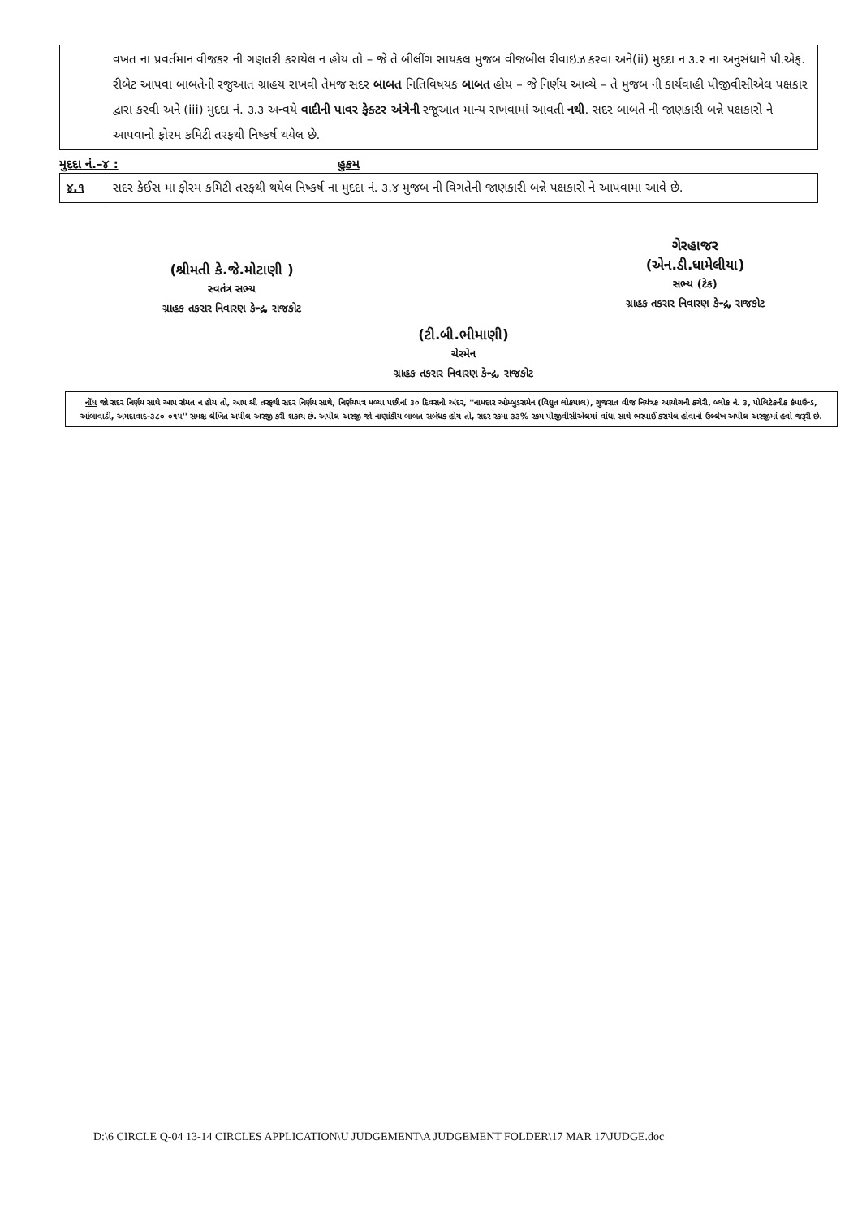| | વખત ના પ્રવર્તમાન વીજકર ની ગણતરી કરાયેલ ન હોય તો – જે તે બીલીંગ સાયકલ મુજબ વીજબીલ રીવાઇઝ કરવા અને(ii) મુદદા ન ૩.૨ ના અનુસંધાને પી.એફ. રીબેટ આપવા બાબતેની રજુઆત ગ્રાહય રાખવી તેમજ સદર બાબત નિતિવિષયક બાબત હોય – જે નિર્ણય આવ્યે – તે મુજબ ની કાર્યવાહી પીજીવીસીએલ પક્ષકાર દ્વારા કરવી અને (iii) મુદદા નં. ૩.૩ અન્વયે વાદીની પાવર ફેક્ટર અંગેની રજૂઆત માન્ય રાખવામાં આવતી નથી . સદર બાબતે ની જાણકારી બન્ને પક્ષકારો ને આપવાનો ફોરમ કમિટી તરફથી નિષ્કર્ષ થયેલ છે. |
મુદદા નં.–૪ : હુકમ
| ૪.૧ | સદર કેઈસ મા ફોરમ કમિટી તરફથી થયેલ નિષ્કર્ષ ના મુદદા નં. ૩.૪ મુજબ ની વિગતેની જાણકારી બન્ને પક્ષકારો ને આપવામા આવે છે. |
(શ્રીમતી કે.જે.મોટાણી )
સ્વતંત્ર સભ્ય
ગ્રાહક તકરાર નિવારણ કેન્દ્ર, રાજકોટ
(ટી.બી.ભીમાણી)
ચેરમેન
ગ્રાહક તકરાર નિવારણ કેન્દ્ર, રાજકોટ
ગેરહાજર
(એન.ડી.ધામેલીયા)
સભ્ય (ટેક)
ગ્રાહક તકરાર નિવારણ કેન્દ્ર, રાજકોટ
નોંધ જો સદર નિર્ણય સાથે આપ સંમત ન હોય તો, આપ શ્રી તરફથી સદર નિર્ણય સાથે, નિર્ણયપત્ર મળ્યા પછીનાં ૩૦ દિવસની અંદર, ''નામદાર ઓમ્બુડસમેન (વિદ્યુત લોકપાલ), ગુજરાત વીજ નિયંત્રક આયોગની કચેરી, બ્લોક નં. ૩, પોલિટેકનીક કંપાઉન્ડ, આંબાવાડી, અમદાવાદ-૩૮૦ ૦૧૫'' સમક્ષ લેખિત અપીલ અરજી કરી શકાય છે. અપીલ અરજી જો નાણાંકીય બાબત સબંધક હોય તો, સદર રકમા ૩૩% રકમ પીજીવીસીએલમાં વાંધા સાથે ભરપાઈ કરાયેલ હોવાનો ઉલ્લેખ અપીલ અરજીમાં હવો જરૂરી છે.
D:\6 CIRCLE Q-04 13-14 CIRCLES APPLICATION\U JUDGEMENT\A JUDGEMENT FOLDER\17 MAR 17\JUDGE.doc